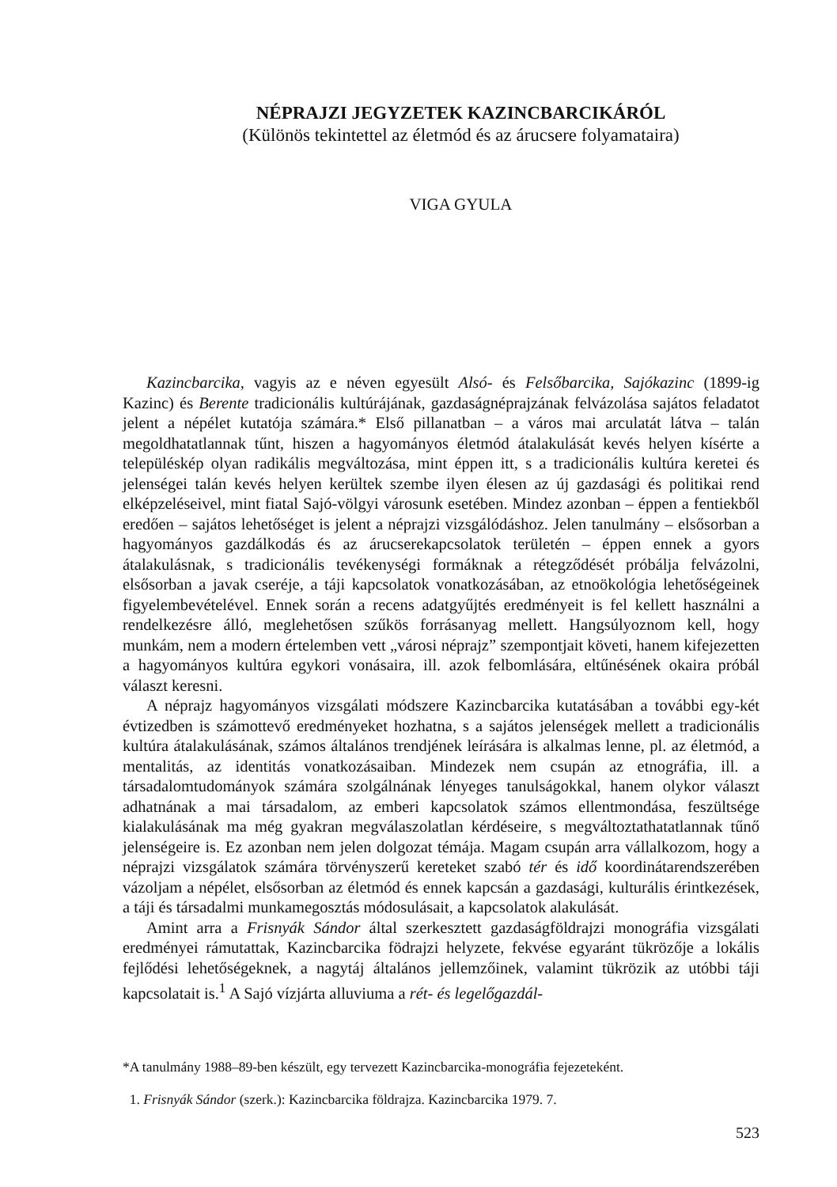NÉPRAJZI JEGYZETEK KAZINCBARCIKÁRÓL
(Különös tekintettel az életmód és az árucsere folyamataira)
VIGA GYULA
Kazincbarcika, vagyis az e néven egyesült Alsó- és Felsőbarcika, Sajókazinc (1899-ig Kazinc) és Berente tradicionális kultúrájának, gazdaságnéprajzának felvázolása sajátos feladatot jelent a népélet kutatója számára.* Első pillanatban – a város mai arculatát látva – talán megoldhatatlannak tűnt, hiszen a hagyományos életmód átalakulását kevés helyen kísérte a településkép olyan radikális megváltozása, mint éppen itt, s a tradicionális kultúra keretei és jelenségei talán kevés helyen kerültek szembe ilyen élesen az új gazdasági és politikai rend elképzeléseivel, mint fiatal Sajó-völgyi városunk esetében. Mindez azonban – éppen a fentiekből eredően – sajátos lehetőséget is jelent a néprajzi vizsgálódáshoz. Jelen tanulmány – elsősorban a hagyományos gazdálkodás és az árucserekapcsolatok területén – éppen ennek a gyors átalakulásnak, s tradicionális tevékenységi formáknak a rétegződését próbálja felvázolni, elsősorban a javak cseréje, a táji kapcsolatok vonatkozásában, az etnoökológia lehetőségeinek figyelembevételével. Ennek során a recens adatgyűjtés eredményeit is fel kellett használni a rendelkezésre álló, meglehetősen szűkös forrásanyag mellett. Hangsúlyoznom kell, hogy munkám, nem a modern értelemben vett „városi néprajz” szempontjait követi, hanem kifejezetten a hagyományos kultúra egykori vonásaira, ill. azok felbomlására, eltűnésének okaira próbál választ keresni.
A néprajz hagyományos vizsgálati módszere Kazincbarcika kutatásában a további egy-két évtizedben is számottevő eredményeket hozhatna, s a sajátos jelenségek mellett a tradicionális kultúra átalakulásának, számos általános trendjének leírására is alkalmas lenne, pl. az életmód, a mentalitás, az identitás vonatkozásaiban. Mindezek nem csupán az etnográfia, ill. a társadalomtudományok számára szolgálnának lényeges tanulságokkal, hanem olykor választ adhatnának a mai társadalom, az emberi kapcsolatok számos ellentmondása, feszültsége kialakulásának ma még gyakran megválaszolatlan kérdéseire, s megváltoztathatatlannak tűnő jelenségeire is. Ez azonban nem jelen dolgozat témája. Magam csupán arra vállalkozom, hogy a néprajzi vizsgálatok számára törvényszerű kereteket szabó tér és idő koordinátarendszerében vázoljam a népélet, elsősorban az életmód és ennek kapcsán a gazdasági, kulturális érintkezések, a táji és társadalmi munkamegosztás módosulásait, a kapcsolatok alakulását.
Amint arra a Frisnyák Sándor által szerkesztett gazdaságföldrajzi monográfia vizsgálati eredményei rámutattak, Kazincbarcika födrajzi helyzete, fekvése egyaránt tükrözője a lokális fejlődési lehetőségeknek, a nagytáj általános jellemzőinek, valamint tükrözik az utóbbi táji kapcsolatait is.<sup>1</sup> A Sajó vízjárta alluviuma a rét- és legelőgazdál-
*A tanulmány 1988–89-ben készült, egy tervezett Kazincbarcika-monográfia fejezeteként.
1. Frisnyák Sándor (szerk.): Kazincbarcika földrajza. Kazincbarcika 1979. 7.
523